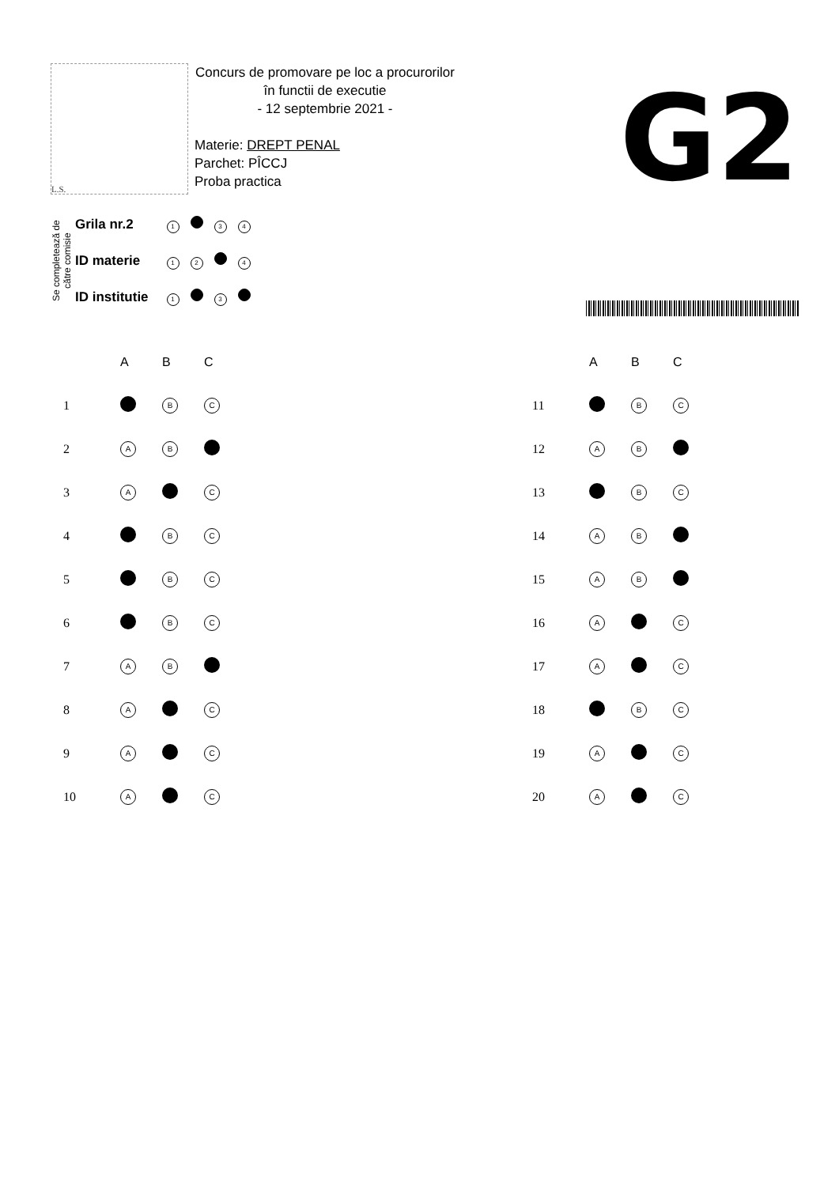L.S.
Concurs de promovare pe loc a procurorilor
în functii de executie
- 12 septembrie 2021 -
Materie: DREPT PENAL
Parchet: PÎCCJ
Proba practica
G2
Se completează de
către comisie
| Grila nr.2 | 1 3 4 |
| ID materie | 1 2 4 |
| ID institutie | 1 3 |
| | A | B | C |
| --- | --- | --- | --- |
| 1 | | B | C |
| 2 | A | B | |
| 3 | A | | C |
| 4 | | B | C |
| 5 | | B | C |
| 6 | | B | C |
| 7 | A | B | |
| 8 | A | | C |
| 9 | A | | C |
| 10 | A | | C |
| | A | B | C |
| --- | --- | --- | --- |
| 11 | | B | C |
| 12 | A | B | |
| 13 | | B | C |
| 14 | A | B | |
| 15 | A | B | |
| 16 | A | | C |
| 17 | A | | C |
| 18 | | B | C |
| 19 | A | | C |
| 20 | A | | C |